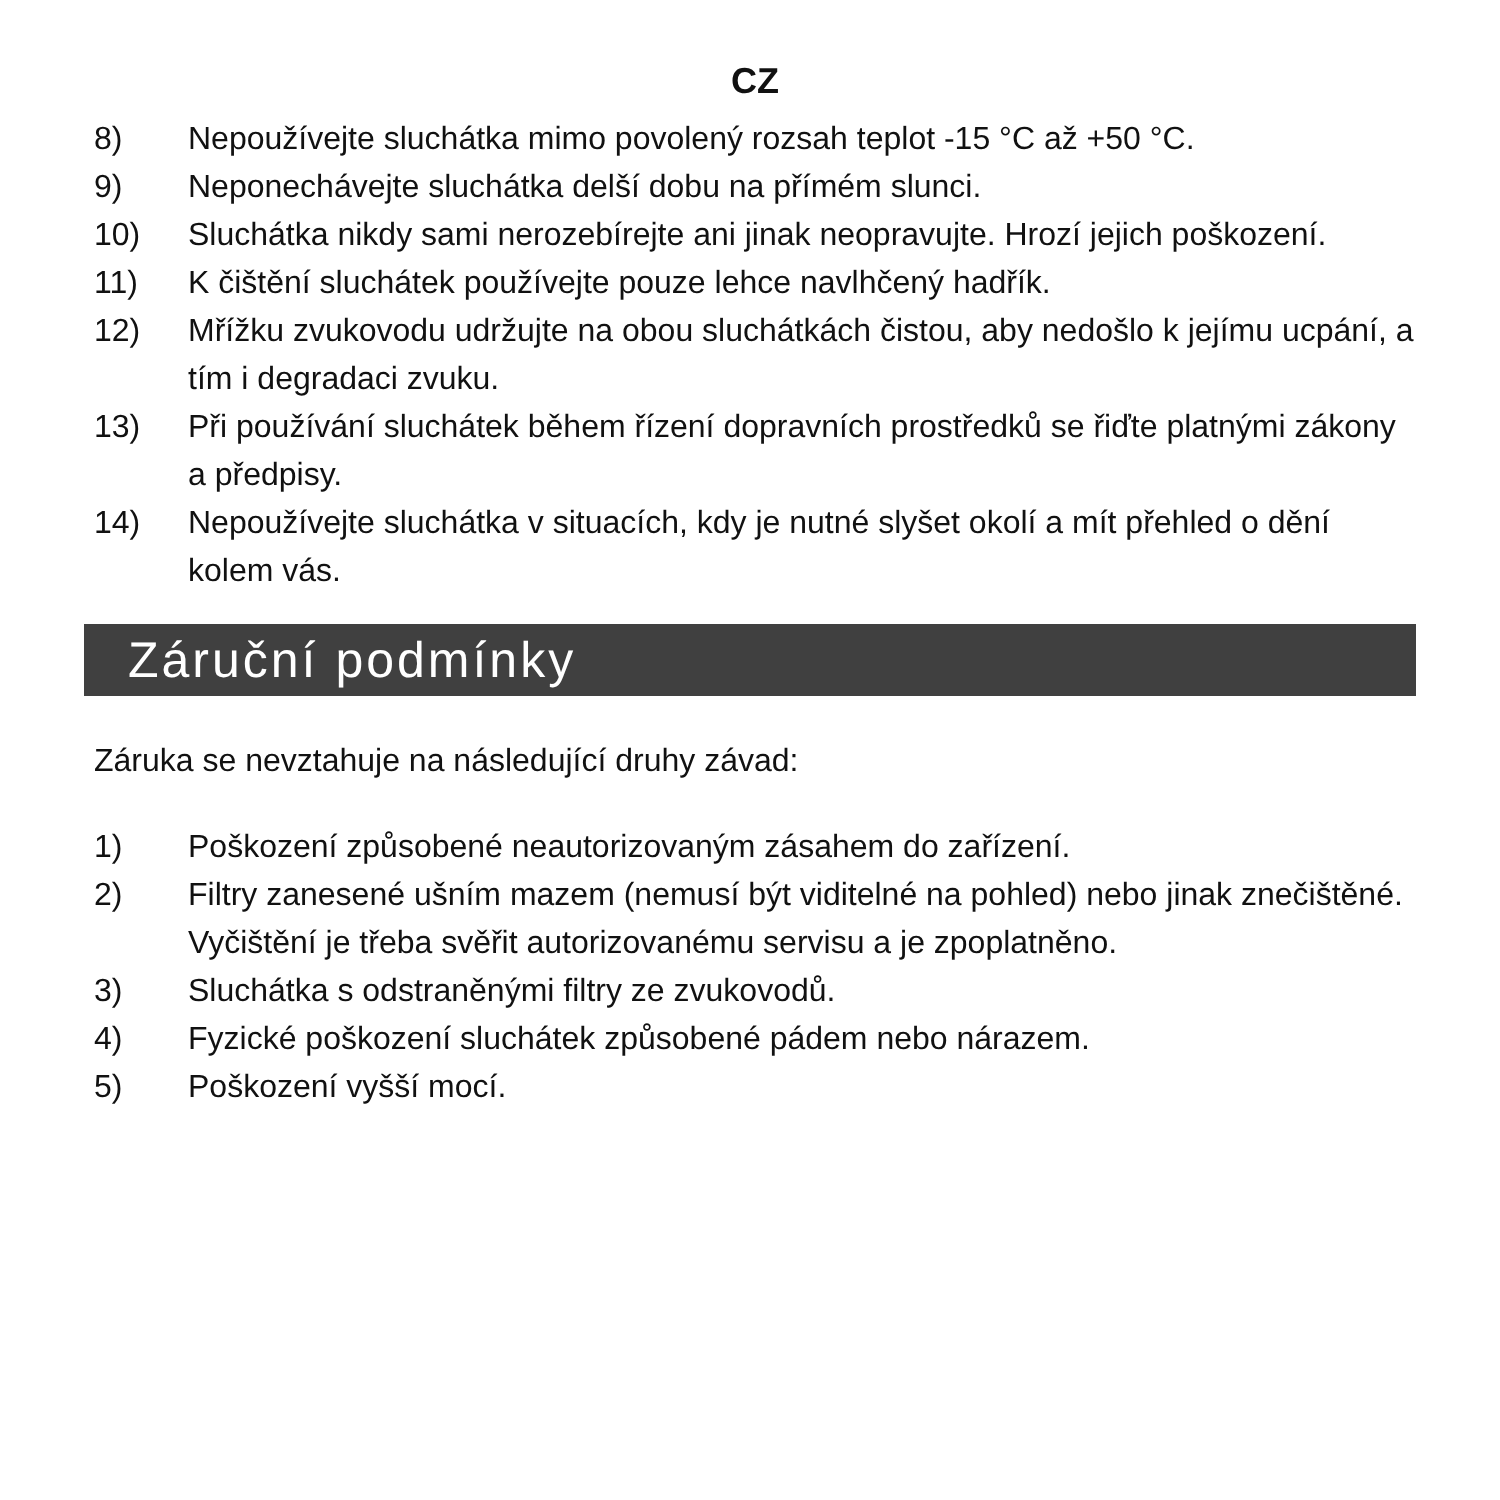CZ
8) Nepoužívejte sluchátka mimo povolený rozsah teplot -15 °C až +50 °C.
9) Neponechávejte sluchátka delší dobu na přímém slunci.
10) Sluchátka nikdy sami nerozebírejte ani jinak neopravujte. Hrozí jejich poškození.
11) K čištění sluchátek používejte pouze lehce navlhčený hadřík.
12) Mřížku zvukovodu udržujte na obou sluchátkách čistou, aby nedošlo k jejímu ucpání, a tím i degradaci zvuku.
13) Při používání sluchátek během řízení dopravních prostředků se řiďte platnými zákony a předpisy.
14) Nepoužívejte sluchátka v situacích, kdy je nutné slyšet okolí a mít přehled o dění kolem vás.
Záruční podmínky
Záruka se nevztahuje na následující druhy závad:
1) Poškození způsobené neautorizovaným zásahem do zařízení.
2) Filtry zanesené ušním mazem (nemusí být viditelné na pohled) nebo jinak znečištěné. Vyčištění je třeba svěřit autorizovanému servisu a je zpoplatněno.
3) Sluchátka s odstraněnými filtry ze zvukovodů.
4) Fyzické poškození sluchátek způsobené pádem nebo nárazem.
5) Poškození vyšší mocí.